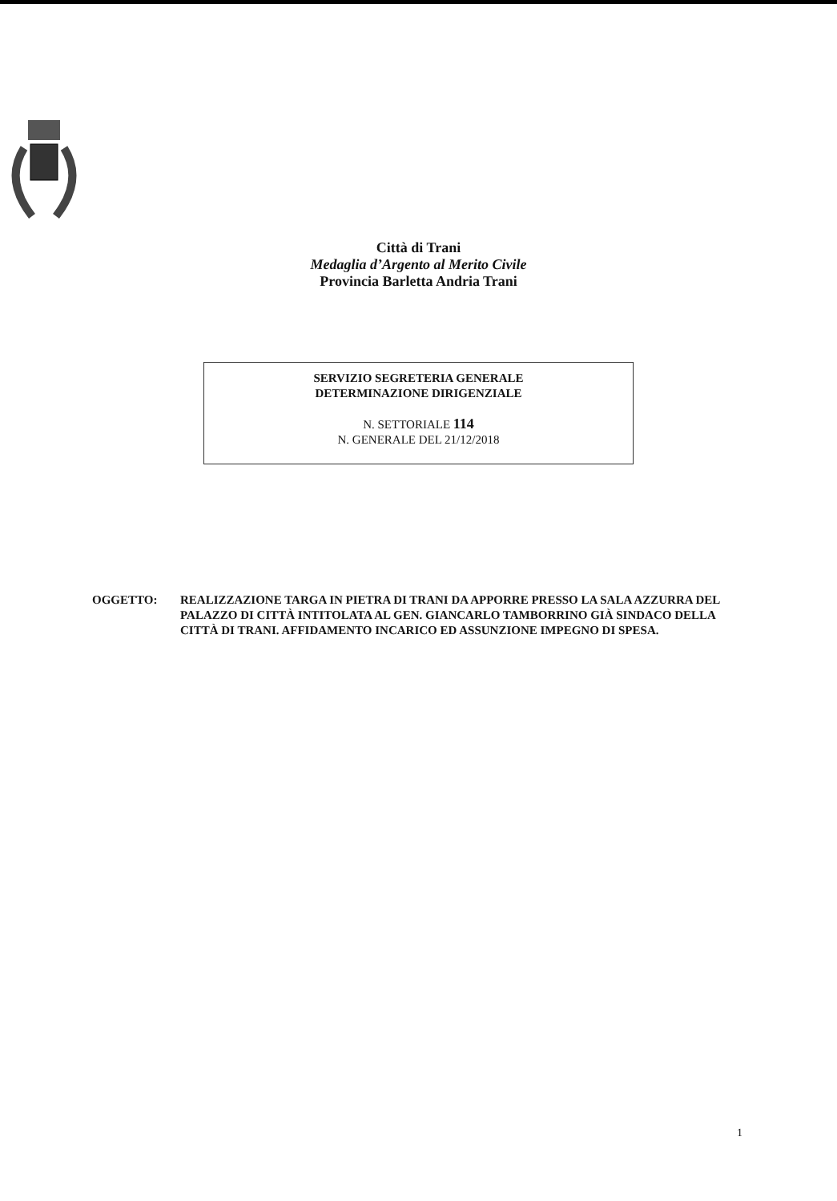Città di Trani
Medaglia d’Argento al Merito Civile
Provincia Barletta Andria Trani
SERVIZIO SEGRETERIA GENERALE
DETERMINAZIONE DIRIGENZIALE
N. SETTORIALE 114
N. GENERALE DEL 21/12/2018
OGGETTO: REALIZZAZIONE TARGA IN PIETRA DI TRANI DA APPORRE PRESSO LA SALA AZZURRA DEL PALAZZO DI CITTÀ INTITOLATA AL GEN. GIANCARLO TAMBORRINO GIÀ SINDACO DELLA CITTÀ DI TRANI. AFFIDAMENTO INCARICO ED ASSUNZIONE IMPEGNO DI SPESA.
1